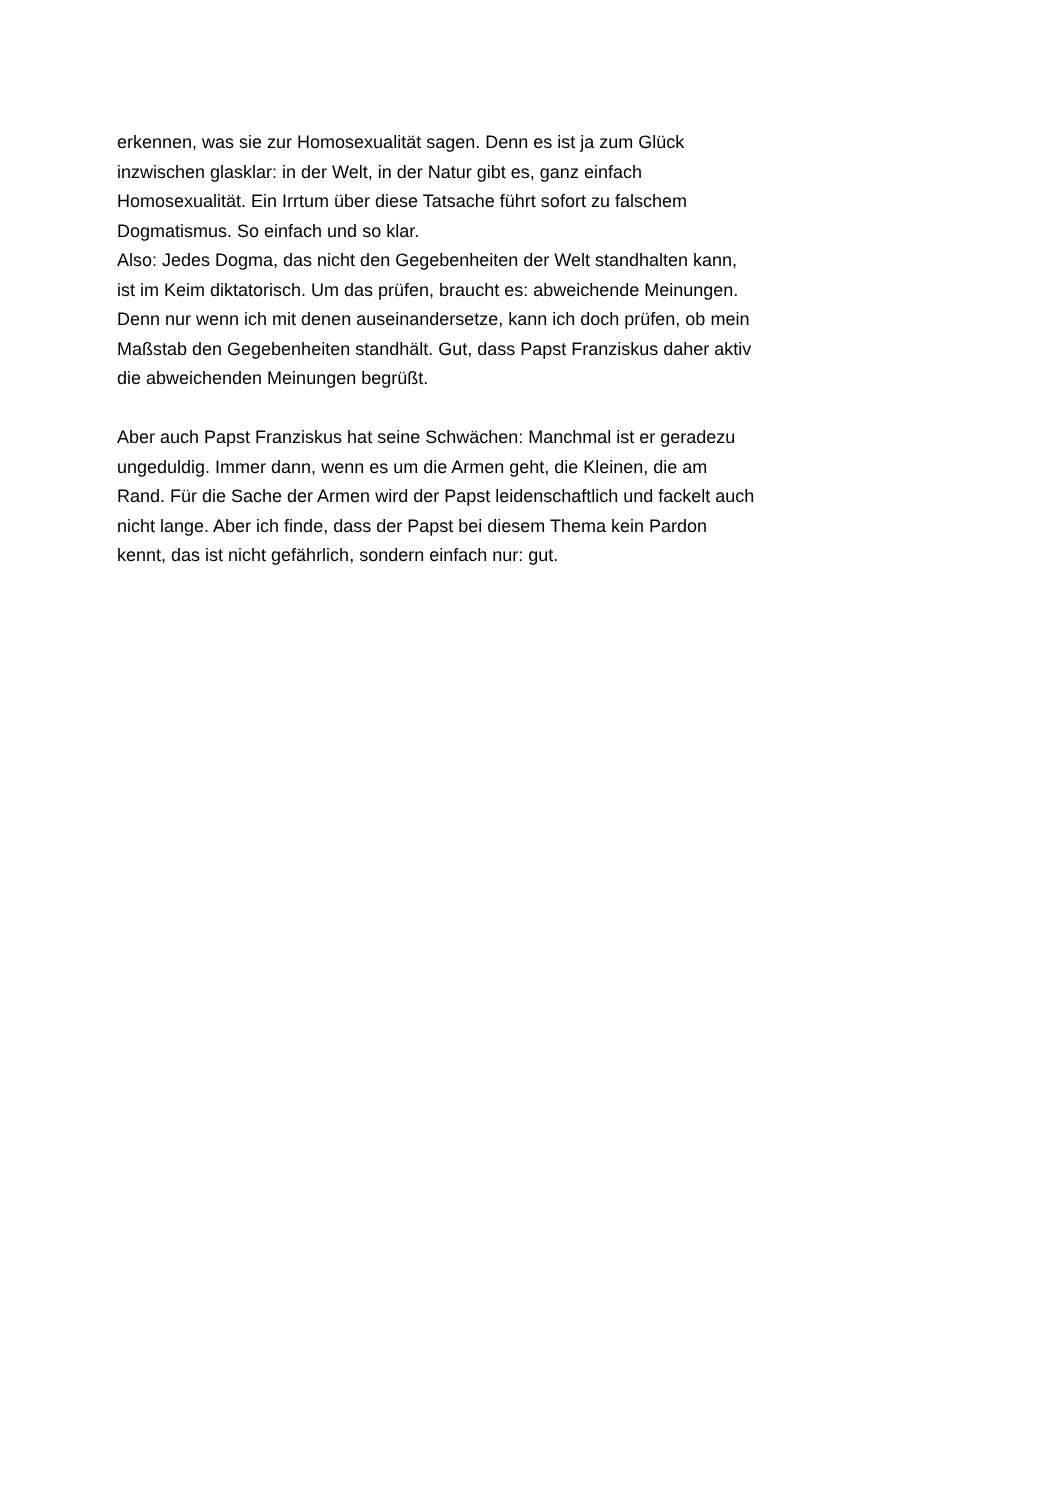erkennen, was sie zur Homosexualität sagen. Denn es ist ja zum Glück
inzwischen glasklar: in der Welt, in der Natur gibt es, ganz einfach
Homosexualität. Ein Irrtum über diese Tatsache führt sofort zu falschem
Dogmatismus. So einfach und so klar.
Also: Jedes Dogma, das nicht den Gegebenheiten der Welt standhalten kann,
ist im Keim diktatorisch. Um das prüfen, braucht es: abweichende Meinungen.
Denn nur wenn ich mit denen auseinandersetze, kann ich doch prüfen, ob mein
Maßstab den Gegebenheiten standhält. Gut, dass Papst Franziskus daher aktiv
die abweichenden Meinungen begrüßt.
Aber auch Papst Franziskus hat seine Schwächen: Manchmal ist er geradezu
ungeduldig. Immer dann, wenn es um die Armen geht, die Kleinen, die am
Rand. Für die Sache der Armen wird der Papst leidenschaftlich und fackelt auch
nicht lange. Aber ich finde, dass der Papst bei diesem Thema kein Pardon
kennt, das ist nicht gefährlich, sondern einfach nur: gut.